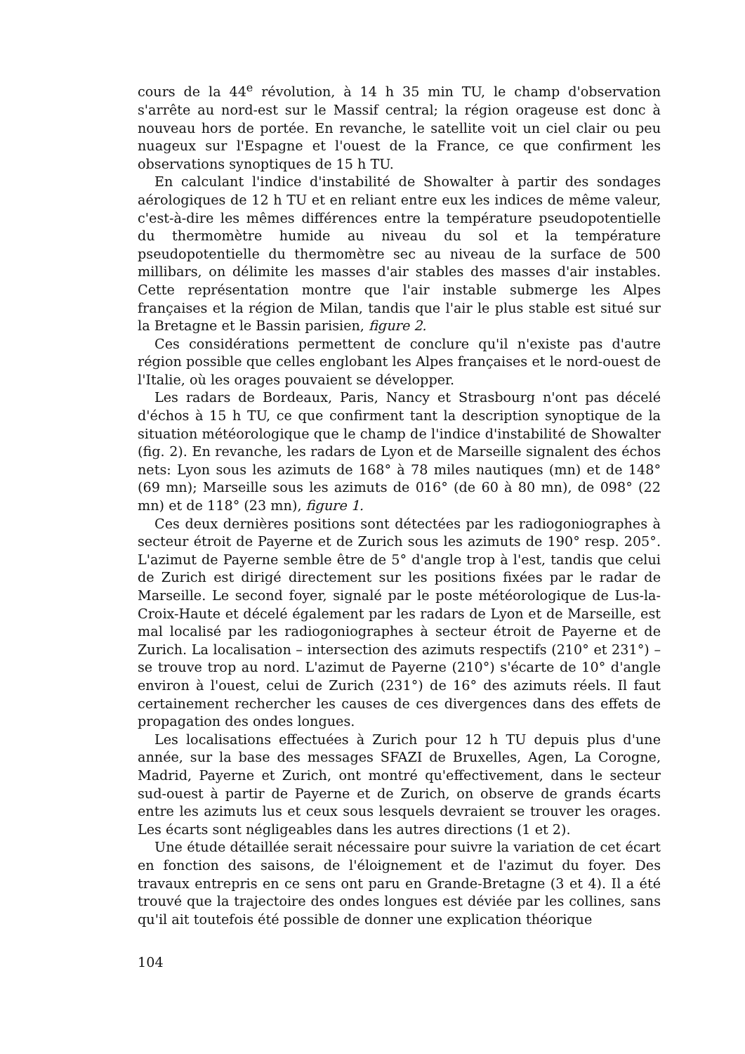cours de la 44<sup>e</sup> révolution, à 14 h 35 min TU, le champ d'observation s'arrête au nord-est sur le Massif central; la région orageuse est donc à nouveau hors de portée. En revanche, le satellite voit un ciel clair ou peu nuageux sur l'Espagne et l'ouest de la France, ce que confirment les observations synoptiques de 15 h TU.
En calculant l'indice d'instabilité de Showalter à partir des sondages aérologiques de 12 h TU et en reliant entre eux les indices de même valeur, c'est-à-dire les mêmes différences entre la température pseudopotentielle du thermomètre humide au niveau du sol et la température pseudopotentielle du thermomètre sec au niveau de la surface de 500 millibars, on délimite les masses d'air stables des masses d'air instables. Cette représentation montre que l'air instable submerge les Alpes françaises et la région de Milan, tandis que l'air le plus stable est situé sur la Bretagne et le Bassin parisien, figure 2.
Ces considérations permettent de conclure qu'il n'existe pas d'autre région possible que celles englobant les Alpes françaises et le nord-ouest de l'Italie, où les orages pouvaient se développer.
Les radars de Bordeaux, Paris, Nancy et Strasbourg n'ont pas décelé d'échos à 15 h TU, ce que confirment tant la description synoptique de la situation météorologique que le champ de l'indice d'instabilité de Showalter (fig. 2). En revanche, les radars de Lyon et de Marseille signalent des échos nets: Lyon sous les azimuts de 168° à 78 miles nautiques (mn) et de 148° (69 mn); Marseille sous les azimuts de 016° (de 60 à 80 mn), de 098° (22 mn) et de 118° (23 mn), figure 1.
Ces deux dernières positions sont détectées par les radiogoniographes à secteur étroit de Payerne et de Zurich sous les azimuts de 190° resp. 205°. L'azimut de Payerne semble être de 5° d'angle trop à l'est, tandis que celui de Zurich est dirigé directement sur les positions fixées par le radar de Marseille. Le second foyer, signalé par le poste météorologique de Lus-la-Croix-Haute et décelé également par les radars de Lyon et de Marseille, est mal localisé par les radiogoniographes à secteur étroit de Payerne et de Zurich. La localisation – intersection des azimuts respectifs (210° et 231°) – se trouve trop au nord. L'azimut de Payerne (210°) s'écarte de 10° d'angle environ à l'ouest, celui de Zurich (231°) de 16° des azimuts réels. Il faut certainement rechercher les causes de ces divergences dans des effets de propagation des ondes longues.
Les localisations effectuées à Zurich pour 12 h TU depuis plus d'une année, sur la base des messages SFAZI de Bruxelles, Agen, La Corogne, Madrid, Payerne et Zurich, ont montré qu'effectivement, dans le secteur sud-ouest à partir de Payerne et de Zurich, on observe de grands écarts entre les azimuts lus et ceux sous lesquels devraient se trouver les orages. Les écarts sont négligeables dans les autres directions (1 et 2).
Une étude détaillée serait nécessaire pour suivre la variation de cet écart en fonction des saisons, de l'éloignement et de l'azimut du foyer. Des travaux entrepris en ce sens ont paru en Grande-Bretagne (3 et 4). Il a été trouvé que la trajectoire des ondes longues est déviée par les collines, sans qu'il ait toutefois été possible de donner une explication théorique
104